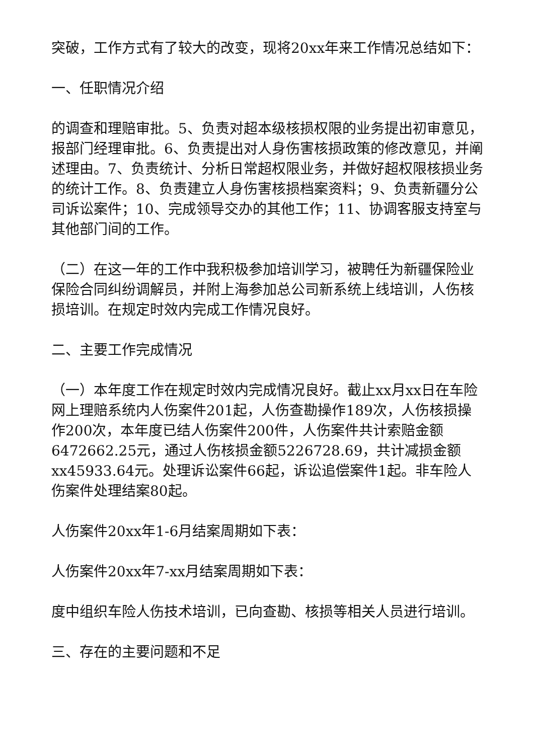突破，工作方式有了较大的改变，现将20xx年来工作情况总结如下：
一、任职情况介绍
的调查和理赔审批。5、负责对超本级核损权限的业务提出初审意见，报部门经理审批。6、负责提出对人身伤害核损政策的修改意见，并阐述理由。7、负责统计、分析日常超权限业务，并做好超权限核损业务的统计工作。8、负责建立人身伤害核损档案资料；9、负责新疆分公司诉讼案件；10、完成领导交办的其他工作；11、协调客服支持室与其他部门间的工作。
（二）在这一年的工作中我积极参加培训学习，被聘任为新疆保险业保险合同纠纷调解员，并附上海参加总公司新系统上线培训，人伤核损培训。在规定时效内完成工作情况良好。
二、主要工作完成情况
（一）本年度工作在规定时效内完成情况良好。截止xx月xx日在车险网上理赔系统内人伤案件201起，人伤查勘操作189次，人伤核损操作200次，本年度已结人伤案件200件，人伤案件共计索赔金额6472662.25元，通过人伤核损金额5226728.69，共计减损金额xx45933.64元。处理诉讼案件66起，诉讼追偿案件1起。非车险人伤案件处理结案80起。
人伤案件20xx年1-6月结案周期如下表：
人伤案件20xx年7-xx月结案周期如下表：
度中组织车险人伤技术培训，已向查勘、核损等相关人员进行培训。
三、存在的主要问题和不足